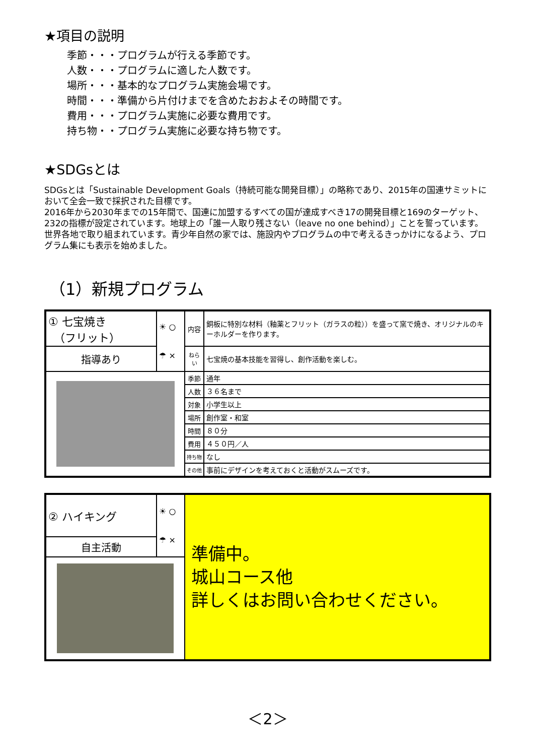★項目の説明
季節・・・プログラムが行える季節です。
人数・・・プログラムに適した人数です。
場所・・・基本的なプログラム実施会場です。
時間・・・準備から片付けまでを含めたおおよその時間です。
費用・・・プログラム実施に必要な費用です。
持ち物・・プログラム実施に必要な持ち物です。
★SDGsとは
SDGsとは「Sustainable Development Goals（持続可能な開発目標）」の略称であり、2015年の国連サミットにおいて全会一致で採択された目標です。
2016年から2030年までの15年間で、国連に加盟するすべての国が達成すべき17の開発目標と169のターゲット、232の指標が設定されています。地球上の「誰一人取り残さない（leave no one behind）」ことを誓っています。世界各地で取り組まれています。青少年自然の家では、施設内やプログラムの中で考えるきっかけになるよう、プログラム集にも表示を始めました。
（1）新規プログラム
| ① 七宝焼き （フリット） | ☀ ○ ☂ × | 内容 | 銅板に特別な材料（釉薬とフリット（ガラスの粒））を盛って窯で焼き、オリジナルのキーホルダーを作ります。 |
| 指導あり | | ねらい | 七宝焼の基本技能を習得し、創作活動を楽しむ。 |
| | | 季節 | 通年 |
| | | 人数 | ３６名まで |
| | | 対象 | 小学生以上 |
| | | 場所 | 創作室・和室 |
| | | 時間 | ８０分 |
| | | 費用 | ４５０円／人 |
| | | 持ち物 | なし |
| | | その他 | 事前にデザインを考えておくと活動がスムーズです。 |
| ② ハイキング | ☀ ○ ☂ × | 準備中。 城山コース他 詳しくはお問い合わせください。 |
| 自主活動 | | |
＜2＞